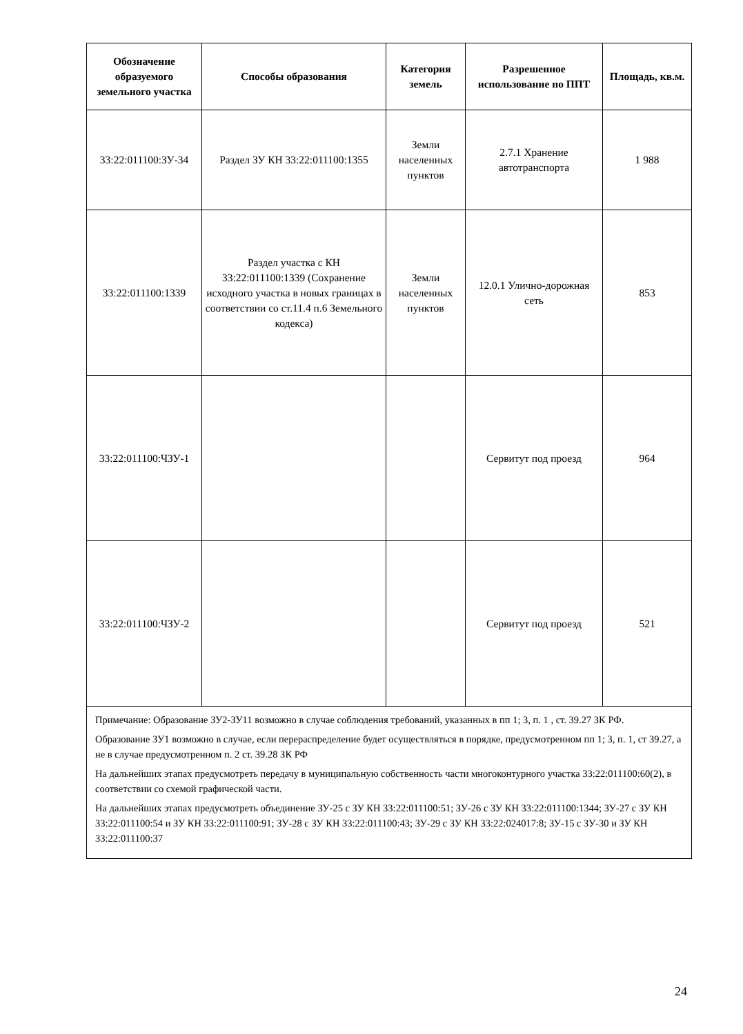| Обозначение образуемого земельного участка | Способы образования | Категория земель | Разрешенное использование по ППТ | Площадь, кв.м. |
| --- | --- | --- | --- | --- |
| 33:22:011100:ЗУ-34 | Раздел ЗУ КН 33:22:011100:1355 | Земли населенных пунктов | 2.7.1 Хранение автотранспорта | 1 988 |
| 33:22:011100:1339 | Раздел участка с КН 33:22:011100:1339 (Сохранение исходного участка в новых границах в соответствии со ст.11.4 п.6 Земельного кодекса) | Земли населенных пунктов | 12.0.1 Улично-дорожная сеть | 853 |
| 33:22:011100:ЧЗУ-1 | | | Сервитут под проезд | 964 |
| 33:22:011100:ЧЗУ-2 | | | Сервитут под проезд | 521 |
| Примечание: Образование ЗУ2-ЗУ11 возможно в случае соблюдения требований, указанных в пп 1; 3, п. 1 , ст. 39.27 ЗК РФ. Образование ЗУ1 возможно в случае, если перераспределение будет осуществляться в порядке, предусмотренном пп 1; 3, п. 1, ст 39.27, а не в случае предусмотренном п. 2 ст. 39.28 ЗК РФ На дальнейших этапах предусмотреть передачу в муниципальную собственность части многоконтурного участка 33:22:011100:60(2), в соответствии со схемой графической части. На дальнейших этапах предусмотреть объединение ЗУ-25 с ЗУ КН 33:22:011100:51; ЗУ-26 с ЗУ КН 33:22:011100:1344; ЗУ-27 с ЗУ КН 33:22:011100:54 и ЗУ КН 33:22:011100:91; ЗУ-28 с ЗУ КН 33:22:011100:43; ЗУ-29 с ЗУ КН 33:22:024017:8; ЗУ-15 с ЗУ-30 и ЗУ КН 33:22:011100:37 | | | | |
24